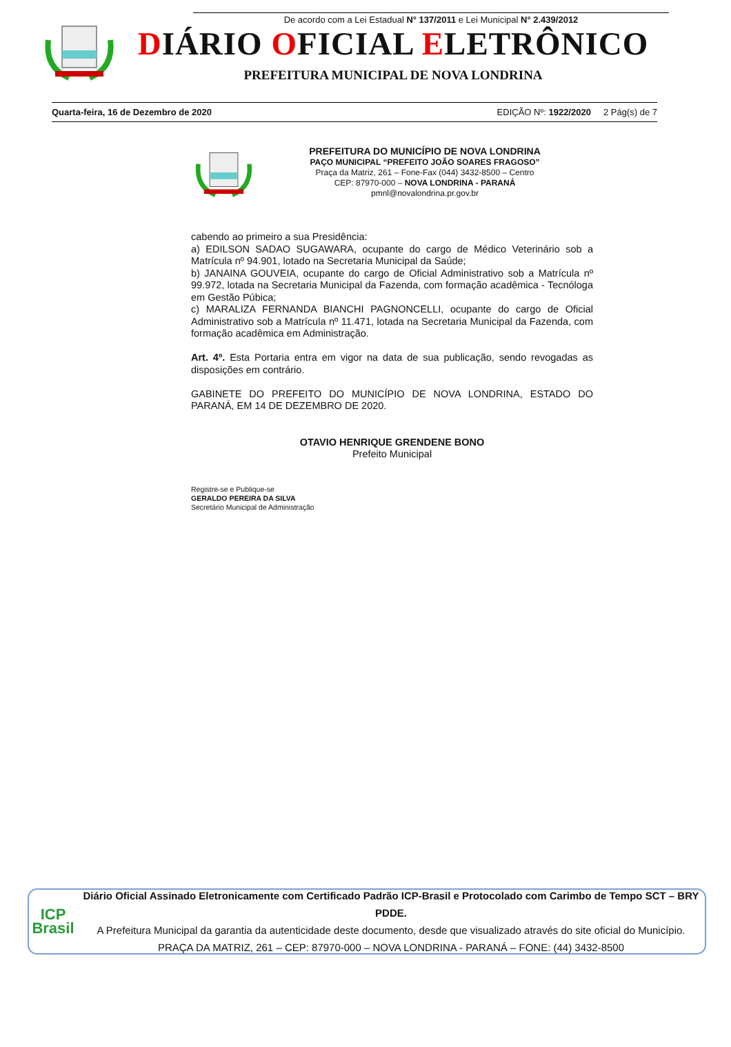De acordo com a Lei Estadual N° 137/2011 e Lei Municipal N° 2.439/2012
DIÁRIO OFICIAL ELETRÔNICO
PREFEITURA MUNICIPAL DE NOVA LONDRINA
Quarta-feira, 16 de Dezembro de 2020 EDIÇÃO Nº: 1922/2020 2 Pág(s) de 7
PREFEITURA DO MUNICÍPIO DE NOVA LONDRINA
PAÇO MUNICIPAL “PREFEITO JOÃO SOARES FRAGOSO”
Praça da Matriz, 261 – Fone-Fax (044) 3432-8500 – Centro
CEP: 87970-000 – NOVA LONDRINA - PARANÁ
pmnl@novalondrina.pr.gov.br
cabendo ao primeiro a sua Presidência:
a) EDILSON SADAO SUGAWARA, ocupante do cargo de Médico Veterinário sob a Matrícula nº 94.901, lotado na Secretaria Municipal da Saúde;
b) JANAINA GOUVEIA, ocupante do cargo de Oficial Administrativo sob a Matrícula nº 99.972, lotada na Secretaria Municipal da Fazenda, com formação acadêmica - Tecnóloga em Gestão Púbica;
c) MARALIZA FERNANDA BIANCHI PAGNONCELLI, ocupante do cargo de Oficial Administrativo sob a Matrícula nº 11.471, lotada na Secretaria Municipal da Fazenda, com formação acadêmica em Administração.
Art. 4º. Esta Portaria entra em vigor na data de sua publicação, sendo revogadas as disposições em contrário.
GABINETE DO PREFEITO DO MUNICÍPIO DE NOVA LONDRINA, ESTADO DO PARANÁ, EM 14 DE DEZEMBRO DE 2020.
OTAVIO HENRIQUE GRENDENE BONO
Prefeito Municipal
Registre-se e Publique-se
GERALDO PEREIRA DA SILVA
Secretário Municipal de Administração
ICP
Brasil
Diário Oficial Assinado Eletronicamente com Certificado Padrão ICP-Brasil e Protocolado com Carimbo de Tempo SCT – BRY PDDE.
A Prefeitura Municipal da garantia da autenticidade deste documento, desde que visualizado através do site oficial do Município.
PRAÇA DA MATRIZ, 261 – CEP: 87970-000 – NOVA LONDRINA - PARANÁ – FONE: (44) 3432-8500